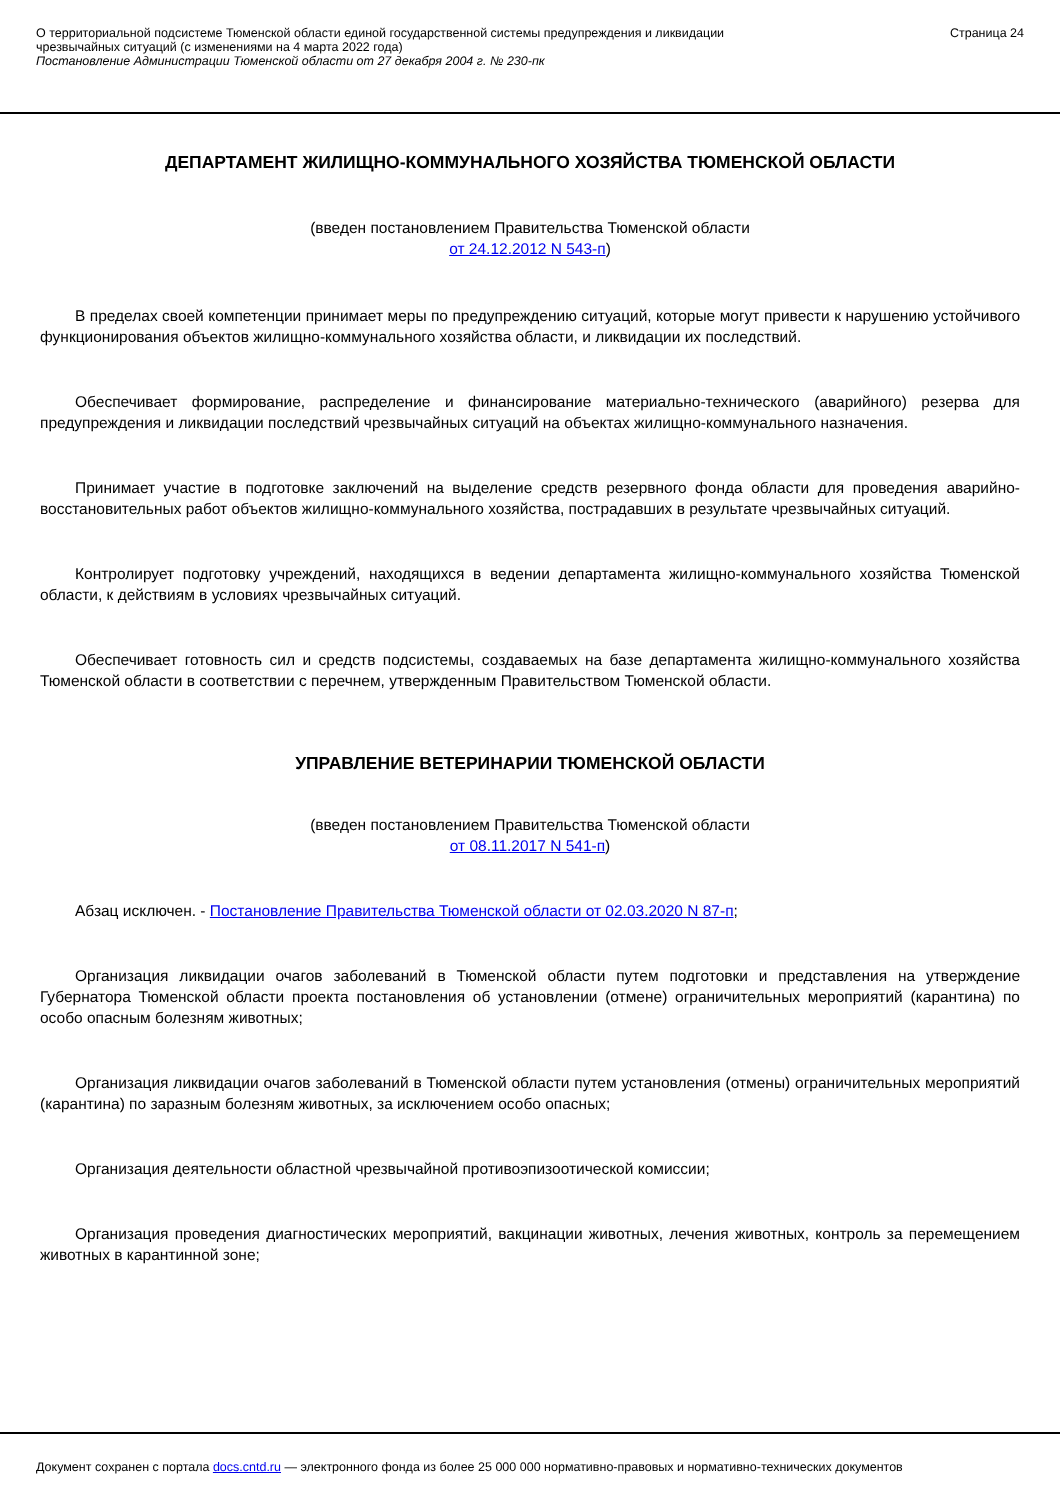О территориальной подсистеме Тюменской области единой государственной системы предупреждения и ликвидации
чрезвычайных ситуаций (с изменениями на 4 марта 2022 года)
Постановление Администрации Тюменской области от 27 декабря 2004 г. № 230-пк
Страница 24
ДЕПАРТАМЕНТ ЖИЛИЩНО-КОММУНАЛЬНОГО ХОЗЯЙСТВА ТЮМЕНСКОЙ ОБЛАСТИ
(введен постановлением Правительства Тюменской области
от 24.12.2012 N 543-п)
В пределах своей компетенции принимает меры по предупреждению ситуаций, которые могут привести к нарушению устойчивого функционирования объектов жилищно-коммунального хозяйства области, и ликвидации их последствий.
Обеспечивает формирование, распределение и финансирование материально-технического (аварийного) резерва для предупреждения и ликвидации последствий чрезвычайных ситуаций на объектах жилищно-коммунального назначения.
Принимает участие в подготовке заключений на выделение средств резервного фонда области для проведения аварийно-восстановительных работ объектов жилищно-коммунального хозяйства, пострадавших в результате чрезвычайных ситуаций.
Контролирует подготовку учреждений, находящихся в ведении департамента жилищно-коммунального хозяйства Тюменской области, к действиям в условиях чрезвычайных ситуаций.
Обеспечивает готовность сил и средств подсистемы, создаваемых на базе департамента жилищно-коммунального хозяйства Тюменской области в соответствии с перечнем, утвержденным Правительством Тюменской области.
УПРАВЛЕНИЕ ВЕТЕРИНАРИИ ТЮМЕНСКОЙ ОБЛАСТИ
(введен постановлением Правительства Тюменской области
от 08.11.2017 N 541-п)
Абзац исключен. - Постановление Правительства Тюменской области от 02.03.2020 N 87-п;
Организация ликвидации очагов заболеваний в Тюменской области путем подготовки и представления на утверждение Губернатора Тюменской области проекта постановления об установлении (отмене) ограничительных мероприятий (карантина) по особо опасным болезням животных;
Организация ликвидации очагов заболеваний в Тюменской области путем установления (отмены) ограничительных мероприятий (карантина) по заразным болезням животных, за исключением особо опасных;
Организация деятельности областной чрезвычайной противоэпизоотической комиссии;
Организация проведения диагностических мероприятий, вакцинации животных, лечения животных, контроль за перемещением животных в карантинной зоне;
Документ сохранен с портала docs.cntd.ru — электронного фонда из более 25 000 000 нормативно-правовых и нормативно-технических документов